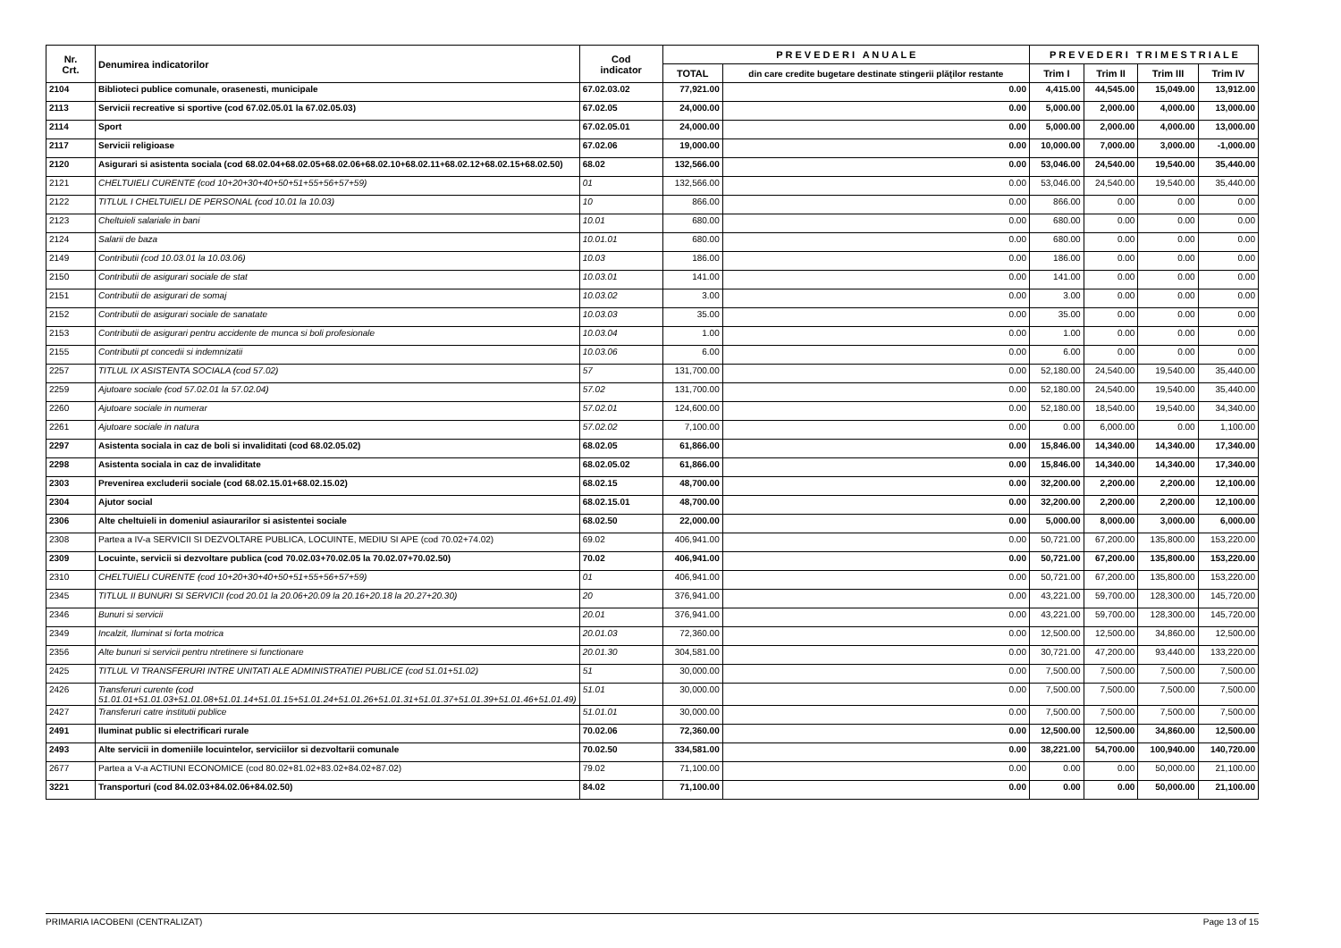| Nr. Crt. | Denumirea indicatorilor | Cod indicator | P R E V E D E R I A N U A L E | | P R E V E D E R I T R I M E S T R I A L E | | | |
| --- | --- | --- | --- | --- | --- | --- | --- | --- |
| | | | TOTAL | din care credite bugetare destinate stingerii plăţilor restante | Trim I | Trim II | Trim III | Trim IV |
| 2104 | Biblioteci publice comunale, orasenesti, municipale | 67.02.03.02 | 77,921.00 | 0.00 | 4,415.00 | 44,545.00 | 15,049.00 | 13,912.00 |
| 2113 | Servicii recreative si sportive (cod 67.02.05.01 la 67.02.05.03) | 67.02.05 | 24,000.00 | 0.00 | 5,000.00 | 2,000.00 | 4,000.00 | 13,000.00 |
| 2114 | Sport | 67.02.05.01 | 24,000.00 | 0.00 | 5,000.00 | 2,000.00 | 4,000.00 | 13,000.00 |
| 2117 | Servicii religioase | 67.02.06 | 19,000.00 | 0.00 | 10,000.00 | 7,000.00 | 3,000.00 | -1,000.00 |
| 2120 | Asigurari si asistenta sociala (cod 68.02.04+68.02.05+68.02.06+68.02.10+68.02.11+68.02.12+68.02.15+68.02.50) | 68.02 | 132,566.00 | 0.00 | 53,046.00 | 24,540.00 | 19,540.00 | 35,440.00 |
| 2121 | CHELTUIELI CURENTE (cod 10+20+30+40+50+51+55+56+57+59) | 01 | 132,566.00 | 0.00 | 53,046.00 | 24,540.00 | 19,540.00 | 35,440.00 |
| 2122 | TITLUL I CHELTUIELI DE PERSONAL (cod 10.01 la 10.03) | 10 | 866.00 | 0.00 | 866.00 | 0.00 | 0.00 | 0.00 |
| 2123 | Cheltuieli salariale in bani | 10.01 | 680.00 | 0.00 | 680.00 | 0.00 | 0.00 | 0.00 |
| 2124 | Salarii de baza | 10.01.01 | 680.00 | 0.00 | 680.00 | 0.00 | 0.00 | 0.00 |
| 2149 | Contributii (cod 10.03.01 la 10.03.06) | 10.03 | 186.00 | 0.00 | 186.00 | 0.00 | 0.00 | 0.00 |
| 2150 | Contributii de asigurari sociale de stat | 10.03.01 | 141.00 | 0.00 | 141.00 | 0.00 | 0.00 | 0.00 |
| 2151 | Contributii de asigurari de somaj | 10.03.02 | 3.00 | 0.00 | 3.00 | 0.00 | 0.00 | 0.00 |
| 2152 | Contributii de asigurari sociale de sanatate | 10.03.03 | 35.00 | 0.00 | 35.00 | 0.00 | 0.00 | 0.00 |
| 2153 | Contributii de asigurari pentru accidente de munca si boli profesionale | 10.03.04 | 1.00 | 0.00 | 1.00 | 0.00 | 0.00 | 0.00 |
| 2155 | Contributii pt concedii si indemnizatii | 10.03.06 | 6.00 | 0.00 | 6.00 | 0.00 | 0.00 | 0.00 |
| 2257 | TITLUL IX ASISTENTA SOCIALA (cod 57.02) | 57 | 131,700.00 | 0.00 | 52,180.00 | 24,540.00 | 19,540.00 | 35,440.00 |
| 2259 | Ajutoare sociale (cod 57.02.01 la 57.02.04) | 57.02 | 131,700.00 | 0.00 | 52,180.00 | 24,540.00 | 19,540.00 | 35,440.00 |
| 2260 | Ajutoare sociale in numerar | 57.02.01 | 124,600.00 | 0.00 | 52,180.00 | 18,540.00 | 19,540.00 | 34,340.00 |
| 2261 | Ajutoare sociale in natura | 57.02.02 | 7,100.00 | 0.00 | 0.00 | 6,000.00 | 0.00 | 1,100.00 |
| 2297 | Asistenta sociala in caz de boli si invaliditati (cod 68.02.05.02) | 68.02.05 | 61,866.00 | 0.00 | 15,846.00 | 14,340.00 | 14,340.00 | 17,340.00 |
| 2298 | Asistenta sociala in caz de invaliditate | 68.02.05.02 | 61,866.00 | 0.00 | 15,846.00 | 14,340.00 | 14,340.00 | 17,340.00 |
| 2303 | Prevenirea excluderii sociale (cod 68.02.15.01+68.02.15.02) | 68.02.15 | 48,700.00 | 0.00 | 32,200.00 | 2,200.00 | 2,200.00 | 12,100.00 |
| 2304 | Ajutor social | 68.02.15.01 | 48,700.00 | 0.00 | 32,200.00 | 2,200.00 | 2,200.00 | 12,100.00 |
| 2306 | Alte cheltuieli in domeniul asiaurarilor si asistentei sociale | 68.02.50 | 22,000.00 | 0.00 | 5,000.00 | 8,000.00 | 3,000.00 | 6,000.00 |
| 2308 | Partea a IV-a SERVICII SI DEZVOLTARE PUBLICA, LOCUINTE, MEDIU SI APE (cod 70.02+74.02) | 69.02 | 406,941.00 | 0.00 | 50,721.00 | 67,200.00 | 135,800.00 | 153,220.00 |
| 2309 | Locuinte, servicii si dezvoltare publica (cod 70.02.03+70.02.05 la 70.02.07+70.02.50) | 70.02 | 406,941.00 | 0.00 | 50,721.00 | 67,200.00 | 135,800.00 | 153,220.00 |
| 2310 | CHELTUIELI CURENTE (cod 10+20+30+40+50+51+55+56+57+59) | 01 | 406,941.00 | 0.00 | 50,721.00 | 67,200.00 | 135,800.00 | 153,220.00 |
| 2345 | TITLUL II BUNURI SI SERVICII (cod 20.01 la 20.06+20.09 la 20.16+20.18 la 20.27+20.30) | 20 | 376,941.00 | 0.00 | 43,221.00 | 59,700.00 | 128,300.00 | 145,720.00 |
| 2346 | Bunuri si servicii | 20.01 | 376,941.00 | 0.00 | 43,221.00 | 59,700.00 | 128,300.00 | 145,720.00 |
| 2349 | Incalzit, Iluminat si forta motrica | 20.01.03 | 72,360.00 | 0.00 | 12,500.00 | 12,500.00 | 34,860.00 | 12,500.00 |
| 2356 | Alte bunuri si servicii pentru ntretinere si functionare | 20.01.30 | 304,581.00 | 0.00 | 30,721.00 | 47,200.00 | 93,440.00 | 133,220.00 |
| 2425 | TITLUL VI TRANSFERURI INTRE UNITATI ALE ADMINISTRATIEI PUBLICE (cod 51.01+51.02) | 51 | 30,000.00 | 0.00 | 7,500.00 | 7,500.00 | 7,500.00 | 7,500.00 |
| 2426 | Transferuri curente (cod 51.01.01+51.01.03+51.01.08+51.01.14+51.01.15+51.01.24+51.01.26+51.01.31+51.01.37+51.01.39+51.01.46+51.01.49) | 51.01 | 30,000.00 | 0.00 | 7,500.00 | 7,500.00 | 7,500.00 | 7,500.00 |
| 2427 | Transferuri catre institutii publice | 51.01.01 | 30,000.00 | 0.00 | 7,500.00 | 7,500.00 | 7,500.00 | 7,500.00 |
| 2491 | Iluminat public si electrificari rurale | 70.02.06 | 72,360.00 | 0.00 | 12,500.00 | 12,500.00 | 34,860.00 | 12,500.00 |
| 2493 | Alte servicii in domeniile locuintelor, serviciilor si dezvoltarii comunale | 70.02.50 | 334,581.00 | 0.00 | 38,221.00 | 54,700.00 | 100,940.00 | 140,720.00 |
| 2677 | Partea a V-a ACTIUNI ECONOMICE (cod 80.02+81.02+83.02+84.02+87.02) | 79.02 | 71,100.00 | 0.00 | 0.00 | 0.00 | 50,000.00 | 21,100.00 |
| 3221 | Transporturi (cod 84.02.03+84.02.06+84.02.50) | 84.02 | 71,100.00 | 0.00 | 0.00 | 0.00 | 50,000.00 | 21,100.00 |
PRIMARIA IACOBENI (CENTRALIZAT) Page 13 of 15